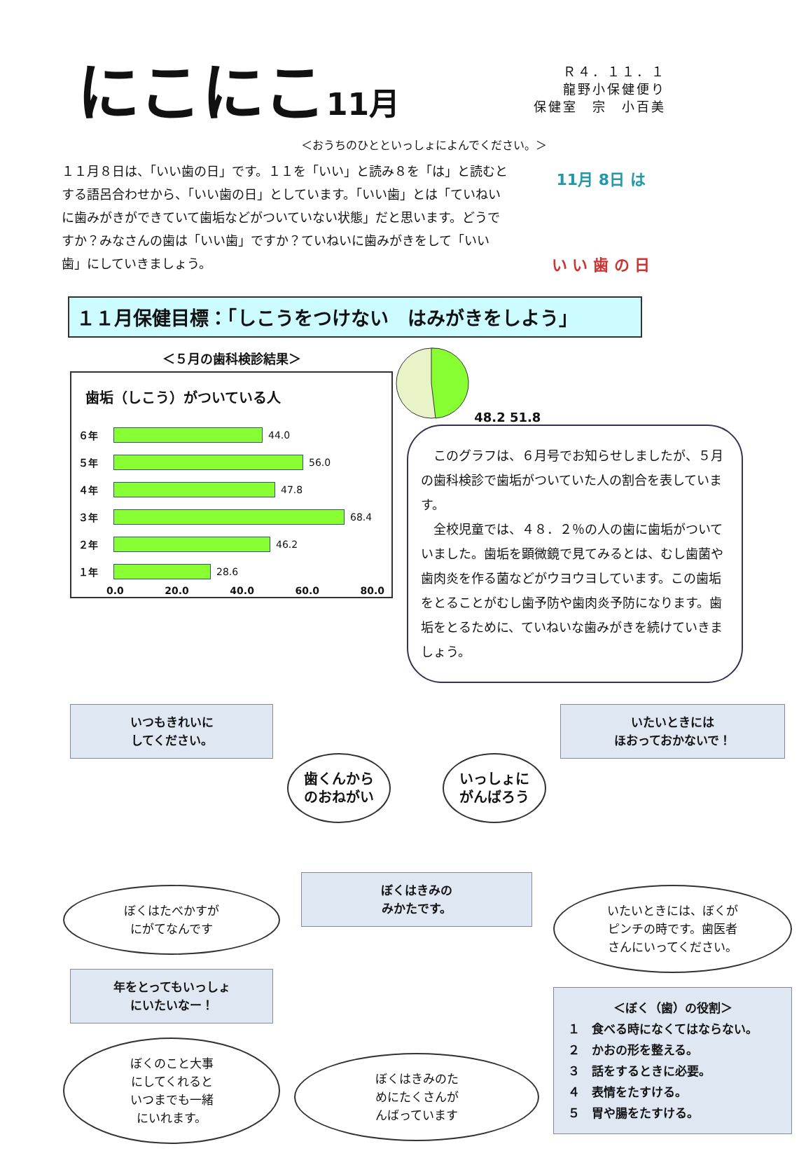にこにこ11月
Ｒ４．１１．１
龍野小保健便り
保健室　宗　小百美
＜おうちのひとといっしょによんでください。＞
１１月８日は、「いい歯の日」です。１１を「いい」と読み８を「は」と読むとする語呂合わせから、「いい歯の日」としています。「いい歯」とは「ていねいに歯みがきができていて歯垢などがついていない状態」だと思います。どうですか？みなさんの歯は「いい歯」ですか？ていねいに歯みがきをして「いい歯」にしていきましょう。
11月 8日 は
い い 歯 の 日
１１月保健目標：「しこうをつけない　はみがきをしよう」
＜５月の歯科検診結果＞
歯垢（しこう）がついている人
６年
44.0
５年
56.0
４年
47.8
３年
68.4
２年
46.2
１年
28.6
0.0 20.0 40.0 60.0 80.0
48.2 51.8
　このグラフは、６月号でお知らせしましたが、５月の歯科検診で歯垢がついていた人の割合を表しています。
　全校児童では、４８．２％の人の歯に歯垢がついていました。歯垢を顕微鏡で見てみるとは、むし歯菌や歯肉炎を作る菌などがウヨウヨしています。この歯垢をとることがむし歯予防や歯肉炎予防になります。歯垢をとるために、ていねいな歯みがきを続けていきましょう。
いつもきれいに
してください。
ぼくはたべかすが
にがてなんです
年をとってもいっしょ
にいたいなー！
ぼくのこと大事
にしてくれると
いつまでも一緒
にいれます。
歯くんから
のおねがい いっしょに
がんばろう
ぼくはきみの
みかたです。
ぼくはきみのた
めにたくさんが
んばっています
いたいときには
ほおっておかないで！
いたいときには、ぼくが
ピンチの時です。歯医者
さんにいってください。
＜ぼく（歯）の役割＞
１　食べる時になくてはならない。
２　かおの形を整える。
３　話をするときに必要。
４　表情をたすける。
５　胃や腸をたすける。